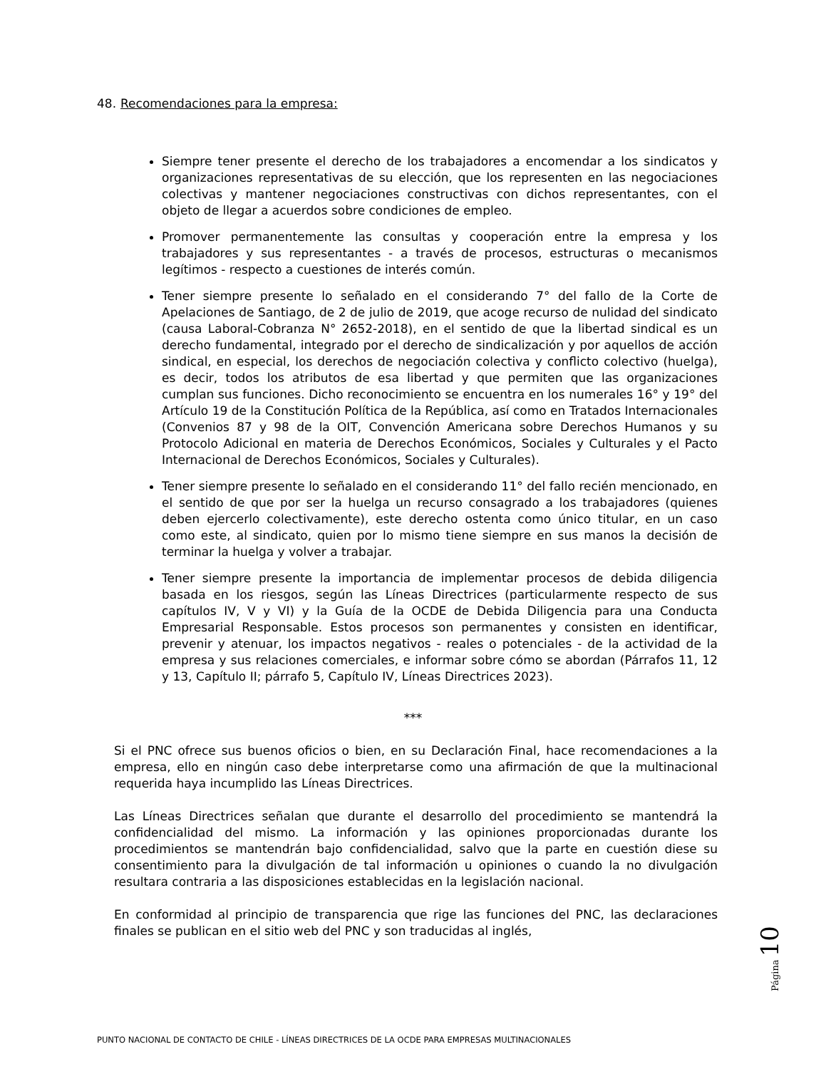48. Recomendaciones para la empresa:
Siempre tener presente el derecho de los trabajadores a encomendar a los sindicatos y organizaciones representativas de su elección, que los representen en las negociaciones colectivas y mantener negociaciones constructivas con dichos representantes, con el objeto de llegar a acuerdos sobre condiciones de empleo.
Promover permanentemente las consultas y cooperación entre la empresa y los trabajadores y sus representantes - a través de procesos, estructuras o mecanismos legítimos - respecto a cuestiones de interés común.
Tener siempre presente lo señalado en el considerando 7° del fallo de la Corte de Apelaciones de Santiago, de 2 de julio de 2019, que acoge recurso de nulidad del sindicato (causa Laboral-Cobranza N° 2652-2018), en el sentido de que la libertad sindical es un derecho fundamental, integrado por el derecho de sindicalización y por aquellos de acción sindical, en especial, los derechos de negociación colectiva y conflicto colectivo (huelga), es decir, todos los atributos de esa libertad y que permiten que las organizaciones cumplan sus funciones. Dicho reconocimiento se encuentra en los numerales 16° y 19° del Artículo 19 de la Constitución Política de la República, así como en Tratados Internacionales (Convenios 87 y 98 de la OIT, Convención Americana sobre Derechos Humanos y su Protocolo Adicional en materia de Derechos Económicos, Sociales y Culturales y el Pacto Internacional de Derechos Económicos, Sociales y Culturales).
Tener siempre presente lo señalado en el considerando 11° del fallo recién mencionado, en el sentido de que por ser la huelga un recurso consagrado a los trabajadores (quienes deben ejercerlo colectivamente), este derecho ostenta como único titular, en un caso como este, al sindicato, quien por lo mismo tiene siempre en sus manos la decisión de terminar la huelga y volver a trabajar.
Tener siempre presente la importancia de implementar procesos de debida diligencia basada en los riesgos, según las Líneas Directrices (particularmente respecto de sus capítulos IV, V y VI) y la Guía de la OCDE de Debida Diligencia para una Conducta Empresarial Responsable. Estos procesos son permanentes y consisten en identificar, prevenir y atenuar, los impactos negativos - reales o potenciales - de la actividad de la empresa y sus relaciones comerciales, e informar sobre cómo se abordan (Párrafos 11, 12 y 13, Capítulo II; párrafo 5, Capítulo IV, Líneas Directrices 2023).
***
Si el PNC ofrece sus buenos oficios o bien, en su Declaración Final, hace recomendaciones a la empresa, ello en ningún caso debe interpretarse como una afirmación de que la multinacional requerida haya incumplido las Líneas Directrices.
Las Líneas Directrices señalan que durante el desarrollo del procedimiento se mantendrá la confidencialidad del mismo. La información y las opiniones proporcionadas durante los procedimientos se mantendrán bajo confidencialidad, salvo que la parte en cuestión diese su consentimiento para la divulgación de tal información u opiniones o cuando la no divulgación resultara contraria a las disposiciones establecidas en la legislación nacional.
En conformidad al principio de transparencia que rige las funciones del PNC, las declaraciones finales se publican en el sitio web del PNC y son traducidas al inglés,
Página 10
PUNTO NACIONAL DE CONTACTO DE CHILE - LÍNEAS DIRECTRICES DE LA OCDE PARA EMPRESAS MULTINACIONALES